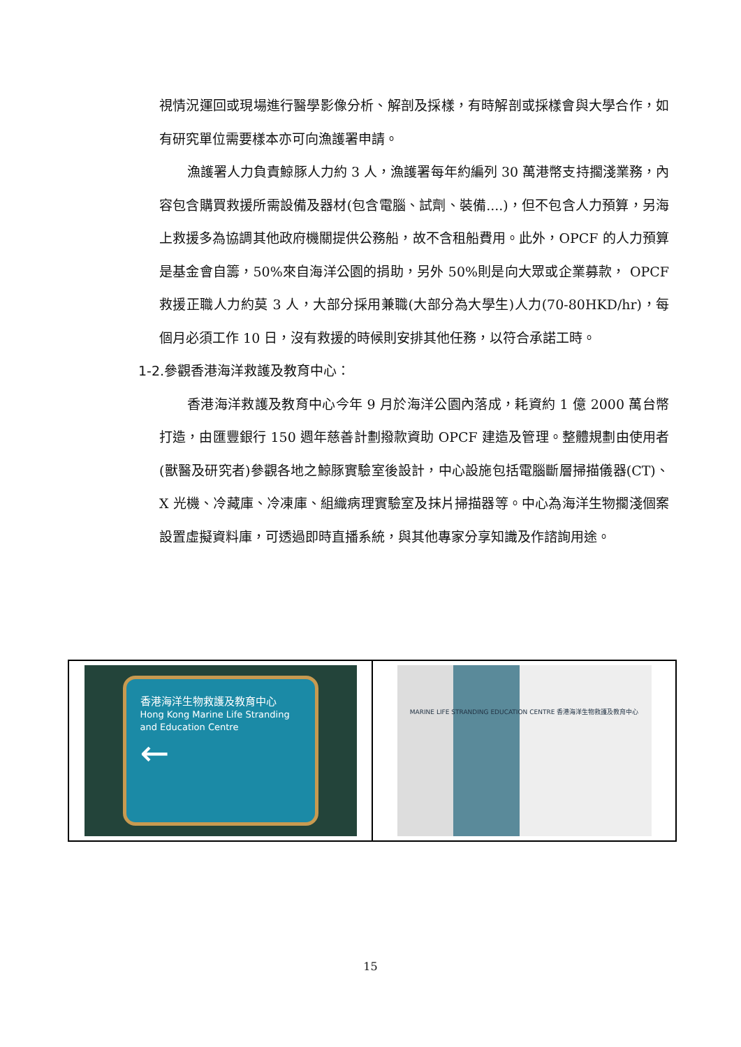視情況運回或現場進行醫學影像分析、解剖及採樣，有時解剖或採樣會與大學合作，如有研究單位需要樣本亦可向漁護署申請。
漁護署人力負責鯨豚人力約 3 人，漁護署每年約編列 30 萬港幣支持擱淺業務，內容包含購買救援所需設備及器材(包含電腦、試劑、裝備....)，但不包含人力預算，另海上救援多為協調其他政府機關提供公務船，故不含租船費用。此外，OPCF 的人力預算是基金會自籌，50%來自海洋公園的捐助，另外 50%則是向大眾或企業募款， OPCF 救援正職人力約莫 3 人，大部分採用兼職(大部分為大學生)人力(70-80HKD/hr)，每個月必須工作 10 日，沒有救援的時候則安排其他任務，以符合承諾工時。
1-2.參觀香港海洋救護及教育中心：
香港海洋救護及教育中心今年 9 月於海洋公園內落成，耗資約 1 億 2000 萬台幣打造，由匯豐銀行 150 週年慈善計劃撥款資助 OPCF 建造及管理。整體規劃由使用者(獸醫及研究者)參觀各地之鯨豚實驗室後設計，中心設施包括電腦斷層掃描儀器(CT)、X 光機、冷藏庫、冷凍庫、組織病理實驗室及抹片掃描器等。中心為海洋生物擱淺個案設置虛擬資料庫，可透過即時直播系統，與其他專家分享知識及作諮詢用途。
香港海洋生物救護及教育中心
Hong Kong Marine Life Stranding and Education Centre
←
MARINE LIFE STRANDING EDUCATION CENTRE 香港海洋生物救護及教育中心
15